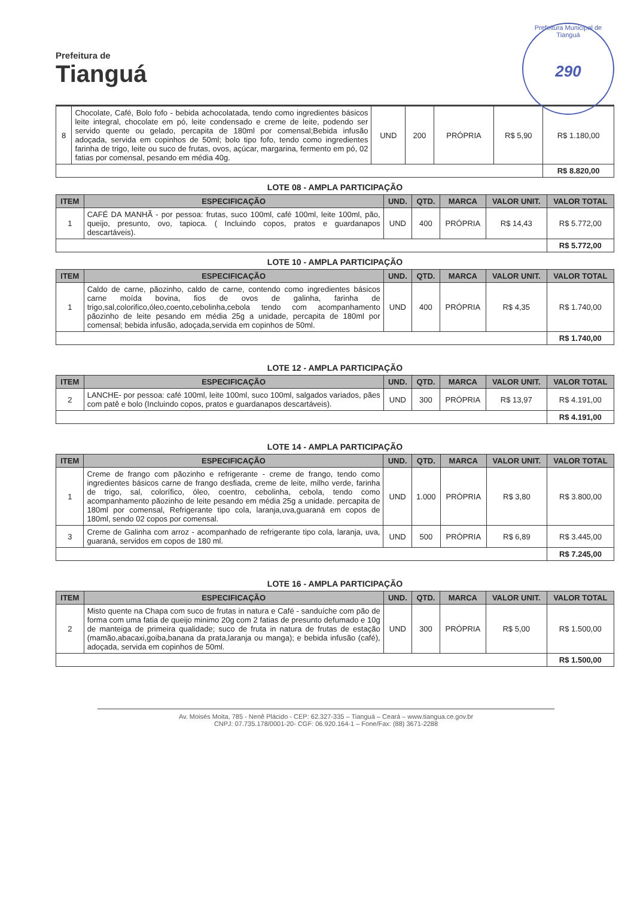Prefeitura de
Tianguá
Prefeitura Municipal de Tianguá
290
| 8 | Chocolate, Café, Bolo fofo - bebida achocolatada, tendo como ingredientes básicos leite integral, chocolate em pó, leite condensado e creme de leite, podendo ser servido quente ou gelado, percapita de 180ml por comensal;Bebida infusão adoçada, servida em copinhos de 50ml; bolo tipo fofo, tendo como ingredientes farinha de trigo, leite ou suco de frutas, ovos, açúcar, margarina, fermento em pó, 02 fatias por comensal, pesando em média 40g. | UND | 200 | PRÓPRIA | R$ 5,90 | R$ 1.180,00 |
| | | | | | | R$ 8.820,00 |
LOTE 08 - AMPLA PARTICIPAÇÃO
| ITEM | ESPECIFICAÇÃO | UND. | QTD. | MARCA | VALOR UNIT. | VALOR TOTAL |
| --- | --- | --- | --- | --- | --- | --- |
| 1 | CAFÉ DA MANHÃ - por pessoa: frutas, suco 100ml, café 100ml, leite 100ml, pão, queijo, presunto, ovo, tapioca. ( Incluindo copos, pratos e guardanapos descartáveis). | UND | 400 | PRÓPRIA | R$ 14,43 | R$ 5.772,00 |
| | | | | | | R$ 5.772,00 |
LOTE 10 - AMPLA PARTICIPAÇÃO
| ITEM | ESPECIFICAÇÃO | UND. | QTD. | MARCA | VALOR UNIT. | VALOR TOTAL |
| --- | --- | --- | --- | --- | --- | --- |
| 1 | Caldo de carne, pãozinho, caldo de carne, contendo como ingredientes básicos carne moída bovina, fios de ovos de galinha, farinha de trigo,sal,colorifico,óleo,coento,cebolinha,cebola tendo com acompanhamento pãozinho de leite pesando em média 25g a unidade, percapita de 180ml por comensal; bebida infusão, adoçada,servida em copinhos de 50ml. | UND | 400 | PRÓPRIA | R$ 4,35 | R$ 1.740,00 |
| | | | | | | R$ 1.740,00 |
LOTE 12 - AMPLA PARTICIPAÇÃO
| ITEM | ESPECIFICAÇÃO | UND. | QTD. | MARCA | VALOR UNIT. | VALOR TOTAL |
| --- | --- | --- | --- | --- | --- | --- |
| 2 | LANCHE- por pessoa: café 100ml, leite 100ml, suco 100ml, salgados variados, pães com patê e bolo (Incluindo copos, pratos e guardanapos descartáveis). | UND | 300 | PRÓPRIA | R$ 13,97 | R$ 4.191,00 |
| | | | | | | R$ 4.191,00 |
LOTE 14 - AMPLA PARTICIPAÇÃO
| ITEM | ESPECIFICAÇÃO | UND. | QTD. | MARCA | VALOR UNIT. | VALOR TOTAL |
| --- | --- | --- | --- | --- | --- | --- |
| 1 | Creme de frango com pãozinho e refrigerante - creme de frango, tendo como ingredientes básicos carne de frango desfiada, creme de leite, milho verde, farinha de trigo, sal, colorífico, óleo, coentro, cebolinha, cebola, tendo como acompanhamento pãozinho de leite pesando em média 25g a unidade. percapita de 180ml por comensal, Refrigerante tipo cola, laranja,uva,guaraná em copos de 180ml, sendo 02 copos por comensal. | UND | 1.000 | PRÓPRIA | R$ 3,80 | R$ 3.800,00 |
| 3 | Creme de Galinha com arroz - acompanhado de refrigerante tipo cola, laranja, uva, guaraná, servidos em copos de 180 ml. | UND | 500 | PRÓPRIA | R$ 6,89 | R$ 3.445,00 |
| | | | | | | R$ 7.245,00 |
LOTE 16 - AMPLA PARTICIPAÇÃO
| ITEM | ESPECIFICAÇÃO | UND. | QTD. | MARCA | VALOR UNIT. | VALOR TOTAL |
| --- | --- | --- | --- | --- | --- | --- |
| 2 | Misto quente na Chapa com suco de frutas in natura e Café - sanduíche com pão de forma com uma fatia de queijo minimo 20g com 2 fatias de presunto defumado e 10g de manteiga de primeira qualidade; suco de fruta in natura de frutas de estação (mamão,abacaxi,goiba,banana da prata,laranja ou manga); e bebida infusão (café), adoçada, servida em copinhos de 50ml. | UND | 300 | PRÓPRIA | R$ 5,00 | R$ 1.500,00 |
| | | | | | | R$ 1.500,00 |
Av. Moisés Moita, 785 - Nenê Plácido - CEP: 62.327-335 – Tianguá – Ceará – www.tiangua.ce.gov.br
CNPJ: 07.735.178/0001-20- CGF: 06.920.164-1 – Fone/Fax: (88) 3671-2288